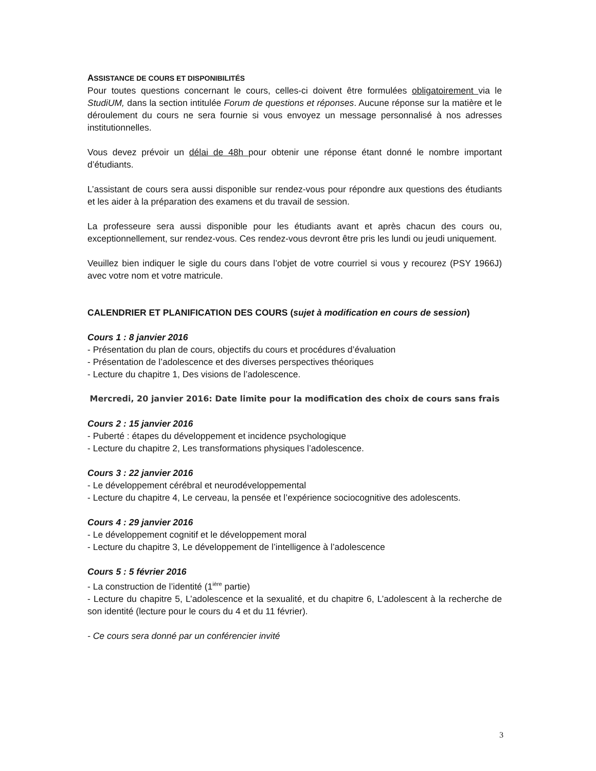ASSISTANCE DE COURS ET DISPONIBILITÉS
Pour toutes questions concernant le cours, celles-ci doivent être formulées obligatoirement via le StudiUM, dans la section intitulée Forum de questions et réponses. Aucune réponse sur la matière et le déroulement du cours ne sera fournie si vous envoyez un message personnalisé à nos adresses institutionnelles.
Vous devez prévoir un délai de 48h pour obtenir une réponse étant donné le nombre important d’étudiants.
L’assistant de cours sera aussi disponible sur rendez-vous pour répondre aux questions des étudiants et les aider à la préparation des examens et du travail de session.
La professeure sera aussi disponible pour les étudiants avant et après chacun des cours ou, exceptionnellement, sur rendez-vous. Ces rendez-vous devront être pris les lundi ou jeudi uniquement.
Veuillez bien indiquer le sigle du cours dans l’objet de votre courriel si vous y recourez (PSY 1966J) avec votre nom et votre matricule.
CALENDRIER ET PLANIFICATION DES COURS (sujet à modification en cours de session)
Cours 1 : 8 janvier 2016
- Présentation du plan de cours, objectifs du cours et procédures d’évaluation
- Présentation de l’adolescence et des diverses perspectives théoriques
- Lecture du chapitre 1, Des visions de l’adolescence.
Mercredi, 20 janvier 2016: Date limite pour la modification des choix de cours sans frais
Cours 2 : 15 janvier 2016
- Puberté : étapes du développement et incidence psychologique
- Lecture du chapitre 2, Les transformations physiques l’adolescence.
Cours 3 : 22 janvier 2016
- Le développement cérébral et neurodéveloppemental
- Lecture du chapitre 4, Le cerveau, la pensée et l’expérience sociocognitive des adolescents.
Cours 4 : 29 janvier 2016
- Le développement cognitif et le développement moral
- Lecture du chapitre 3, Le développement de l’intelligence à l’adolescence
Cours 5 : 5 février 2016
- La construction de l’identité (1<sup>ière</sup> partie)
- Lecture du chapitre 5, L’adolescence et la sexualité, et du chapitre 6, L’adolescent à la recherche de son identité (lecture pour le cours du 4 et du 11 février).
- Ce cours sera donné par un conférencier invité
3